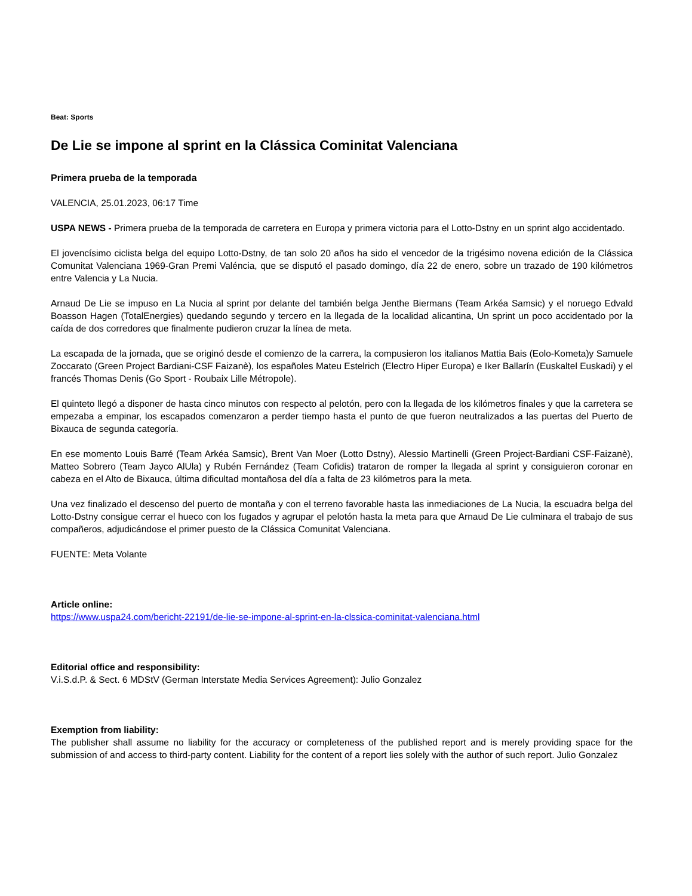Beat: Sports
De Lie se impone al sprint en la Clássica Cominitat Valenciana
Primera prueba de la temporada
VALENCIA, 25.01.2023, 06:17 Time
USPA NEWS - Primera prueba de la temporada de carretera en Europa y primera victoria para el Lotto-Dstny en un sprint algo accidentado.
El jovencísimo ciclista belga del equipo Lotto-Dstny, de tan solo 20 años ha sido el vencedor de la trigésimo novena edición de la Clássica Comunitat Valenciana 1969-Gran Premi Valéncia, que se disputó el pasado domingo, día 22 de enero, sobre un trazado de 190 kilómetros entre Valencia y La Nucia.
Arnaud De Lie se impuso en La Nucia al sprint por delante del también belga Jenthe Biermans (Team Arkéa Samsic) y el noruego Edvald Boasson Hagen (TotalEnergies) quedando segundo y tercero en la llegada de la localidad alicantina, Un sprint un poco accidentado por la caída de dos corredores que finalmente pudieron cruzar la línea de meta.
La escapada de la jornada, que se originó desde el comienzo de la carrera, la compusieron los italianos Mattia Bais (Eolo-Kometa)y Samuele Zoccarato (Green Project Bardiani-CSF Faizanè), los españoles Mateu Estelrich (Electro Hiper Europa) e Iker Ballarín (Euskaltel Euskadi) y el francés Thomas Denis (Go Sport - Roubaix Lille Métropole).
El quinteto llegó a disponer de hasta cinco minutos con respecto al pelotón, pero con la llegada de los kilómetros finales y que la carretera se empezaba a empinar, los escapados comenzaron a perder tiempo hasta el punto de que fueron neutralizados a las puertas del Puerto de Bixauca de segunda categoría.
En ese momento Louis Barré (Team Arkéa Samsic), Brent Van Moer (Lotto Dstny), Alessio Martinelli (Green Project-Bardiani CSF-Faizanè), Matteo Sobrero (Team Jayco AlUla) y Rubén Fernández (Team Cofidis) trataron de romper la llegada al sprint y consiguieron coronar en cabeza en el Alto de Bixauca, última dificultad montañosa del día a falta de 23 kilómetros para la meta.
Una vez finalizado el descenso del puerto de montaña y con el terreno favorable hasta las inmediaciones de La Nucia, la escuadra belga del Lotto-Dstny consigue cerrar el hueco con los fugados y agrupar el pelotón hasta la meta para que Arnaud De Lie culminara el trabajo de sus compañeros, adjudicándose el primer puesto de la Clássica Comunitat Valenciana.
FUENTE: Meta Volante
Article online:
https://www.uspa24.com/bericht-22191/de-lie-se-impone-al-sprint-en-la-clssica-cominitat-valenciana.html
Editorial office and responsibility:
V.i.S.d.P. & Sect. 6 MDStV (German Interstate Media Services Agreement): Julio Gonzalez
Exemption from liability:
The publisher shall assume no liability for the accuracy or completeness of the published report and is merely providing space for the submission of and access to third-party content. Liability for the content of a report lies solely with the author of such report. Julio Gonzalez